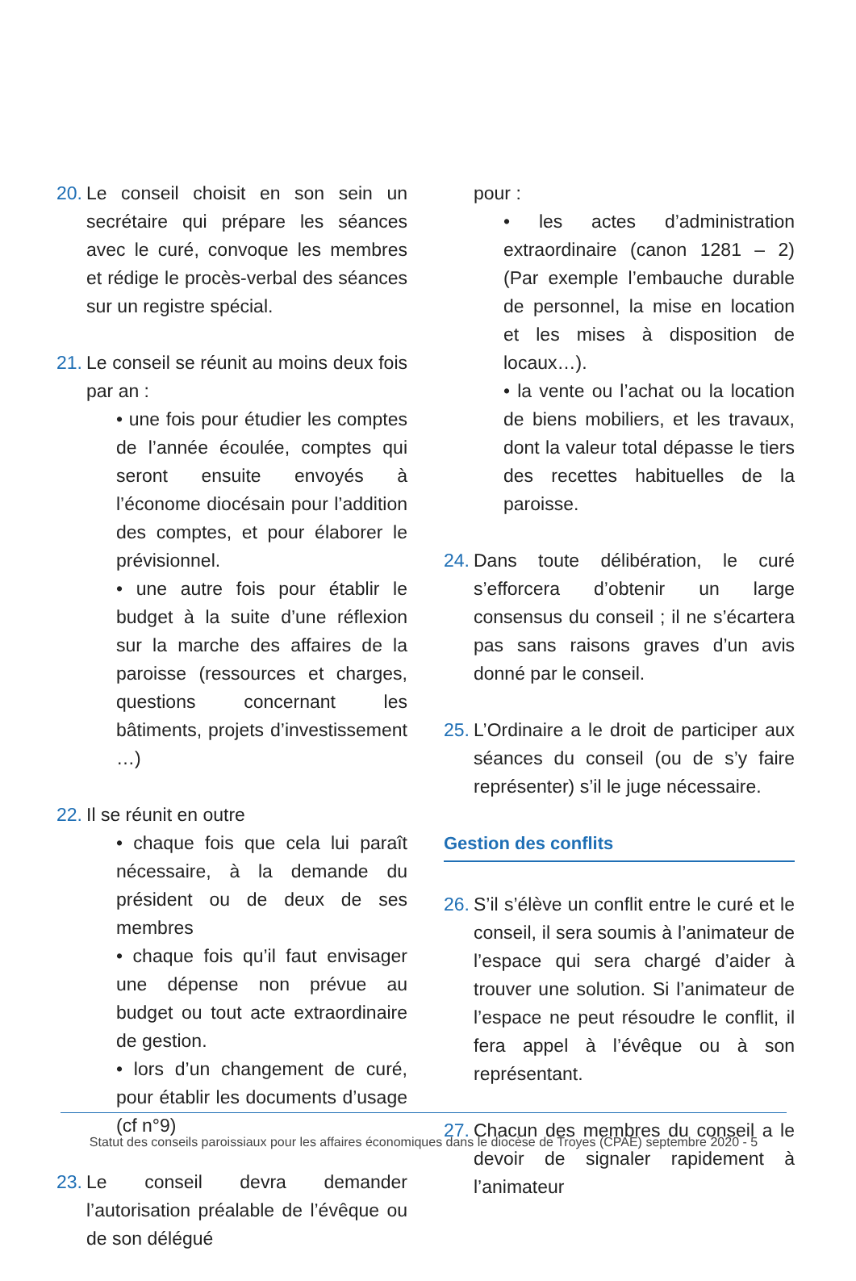20.
Le conseil choisit en son sein un secrétaire qui prépare les séances avec le curé, convoque les membres et rédige le procès-verbal des séances sur un registre spécial.
21.
Le conseil se réunit au moins deux fois par an :
• une fois pour étudier les comptes de l’année écoulée, comptes qui seront ensuite envoyés à l’économe diocésain pour l’addition des comptes, et pour élaborer le prévisionnel.
• une autre fois pour établir le budget à la suite d’une réflexion sur la marche des affaires de la paroisse (ressources et charges, questions concernant les bâtiments, projets d’investissement …)
22.
Il se réunit en outre
• chaque fois que cela lui paraît nécessaire, à la demande du président ou de deux de ses membres
• chaque fois qu’il faut envisager une dépense non prévue au budget ou tout acte extraordinaire de gestion.
• lors d’un changement de curé, pour établir les documents d’usage (cf n°9)
23.
Le conseil devra demander l’autorisation préalable de l’évêque ou de son délégué
pour :
• les actes d’administration extraordinaire (canon 1281 – 2) (Par exemple l’embauche durable de personnel, la mise en location et les mises à disposition de locaux…).
• la vente ou l’achat ou la location de biens mobiliers, et les travaux, dont la valeur total dépasse le tiers des recettes habituelles de la paroisse.
24.
Dans toute délibération, le curé s’efforcera d’obtenir un large consensus du conseil ; il ne s’écartera pas sans raisons graves d’un avis donné par le conseil.
25.
L’Ordinaire a le droit de participer aux séances du conseil (ou de s’y faire représenter) s’il le juge nécessaire.
Gestion des conflits
26.
S’il s’élève un conflit entre le curé et le conseil, il sera soumis à l’animateur de l’espace qui sera chargé d’aider à trouver une solution. Si l’animateur de l’espace ne peut résoudre le conflit, il fera appel à l’évêque ou à son représentant.
27.
Chacun des membres du conseil a le devoir de signaler rapidement à l’animateur
Statut des conseils paroissiaux pour les affaires économiques dans le diocèse de Troyes (CPAE) septembre 2020 - 5